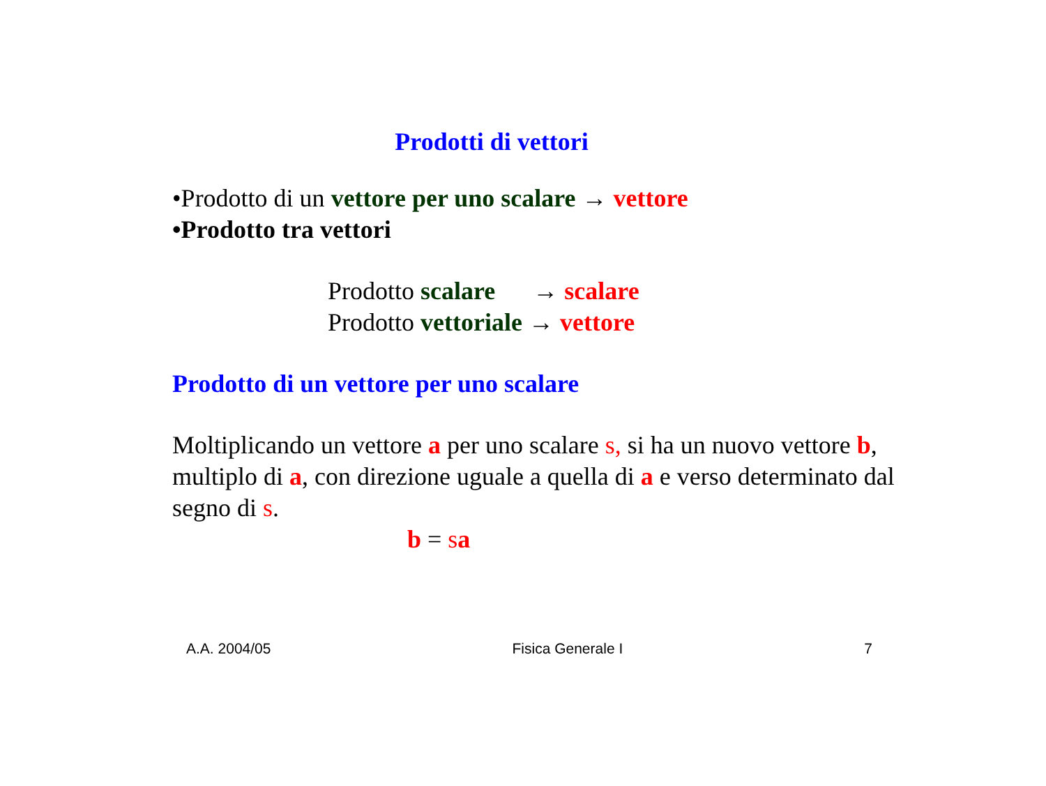Prodotti di vettori
•Prodotto di un vettore per uno scalare → vettore
•Prodotto tra vettori
Prodotto scalare → scalare
Prodotto vettoriale → vettore
Prodotto di un vettore per uno scalare
Moltiplicando un vettore a per uno scalare s, si ha un nuovo vettore b, multiplo di a, con direzione uguale a quella di a e verso determinato dal segno di s.
b = sa
A.A. 2004/05 Fisica Generale I 7